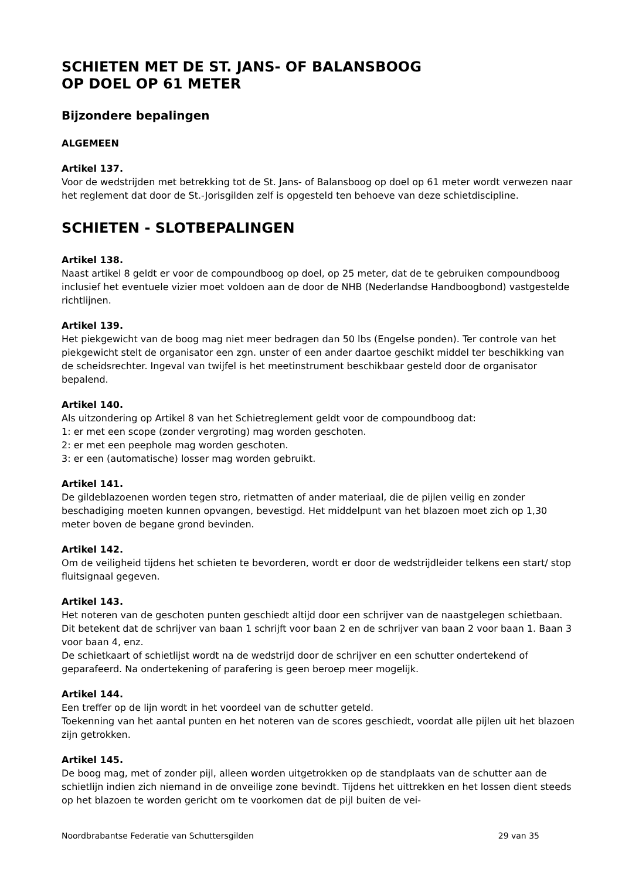SCHIETEN MET DE ST. JANS- OF BALANSBOOG
OP DOEL OP 61 METER
Bijzondere bepalingen
ALGEMEEN
Artikel 137.
Voor de wedstrijden met betrekking tot de St. Jans- of Balansboog op doel op 61 meter wordt verwezen naar het reglement dat door de St.-Jorisgilden zelf is opgesteld ten behoeve van deze schietdiscipline.
SCHIETEN - SLOTBEPALINGEN
Artikel 138.
Naast artikel 8 geldt er voor de compoundboog op doel, op 25 meter, dat de te gebruiken compoundboog inclusief het eventuele vizier moet voldoen aan de door de NHB (Nederlandse Handboogbond) vastgestelde richtlijnen.
Artikel 139.
Het piekgewicht van de boog mag niet meer bedragen dan 50 lbs (Engelse ponden). Ter controle van het piekgewicht stelt de organisator een zgn. unster of een ander daartoe geschikt middel ter beschikking van de scheidsrechter. Ingeval van twijfel is het meetinstrument beschikbaar gesteld door de organisator bepalend.
Artikel 140.
Als uitzondering op Artikel 8 van het Schietreglement geldt voor de compoundboog dat:
1: er met een scope (zonder vergroting) mag worden geschoten.
2: er met een peephole mag worden geschoten.
3: er een (automatische) losser mag worden gebruikt.
Artikel 141.
De gildeblazoenen worden tegen stro, rietmatten of ander materiaal, die de pijlen veilig en zonder beschadiging moeten kunnen opvangen, bevestigd. Het middelpunt van het blazoen moet zich op 1,30 meter boven de begane grond bevinden.
Artikel 142.
Om de veiligheid tijdens het schieten te bevorderen, wordt er door de wedstrijdleider telkens een start/ stop fluitsignaal gegeven.
Artikel 143.
Het noteren van de geschoten punten geschiedt altijd door een schrijver van de naastgelegen schietbaan. Dit betekent dat de schrijver van baan 1 schrijft voor baan 2 en de schrijver van baan 2 voor baan 1. Baan 3 voor baan 4, enz.
De schietkaart of schietlijst wordt na de wedstrijd door de schrijver en een schutter ondertekend of geparafeerd. Na ondertekening of parafering is geen beroep meer mogelijk.
Artikel 144.
Een treffer op de lijn wordt in het voordeel van de schutter geteld.
Toekenning van het aantal punten en het noteren van de scores geschiedt, voordat alle pijlen uit het blazoen zijn getrokken.
Artikel 145.
De boog mag, met of zonder pijl, alleen worden uitgetrokken op de standplaats van de schutter aan de schietlijn indien zich niemand in de onveilige zone bevindt. Tijdens het uittrekken en het lossen dient steeds op het blazoen te worden gericht om te voorkomen dat de pijl buiten de vei-
Noordbrabantse Federatie van Schuttersgilden 29 van 35